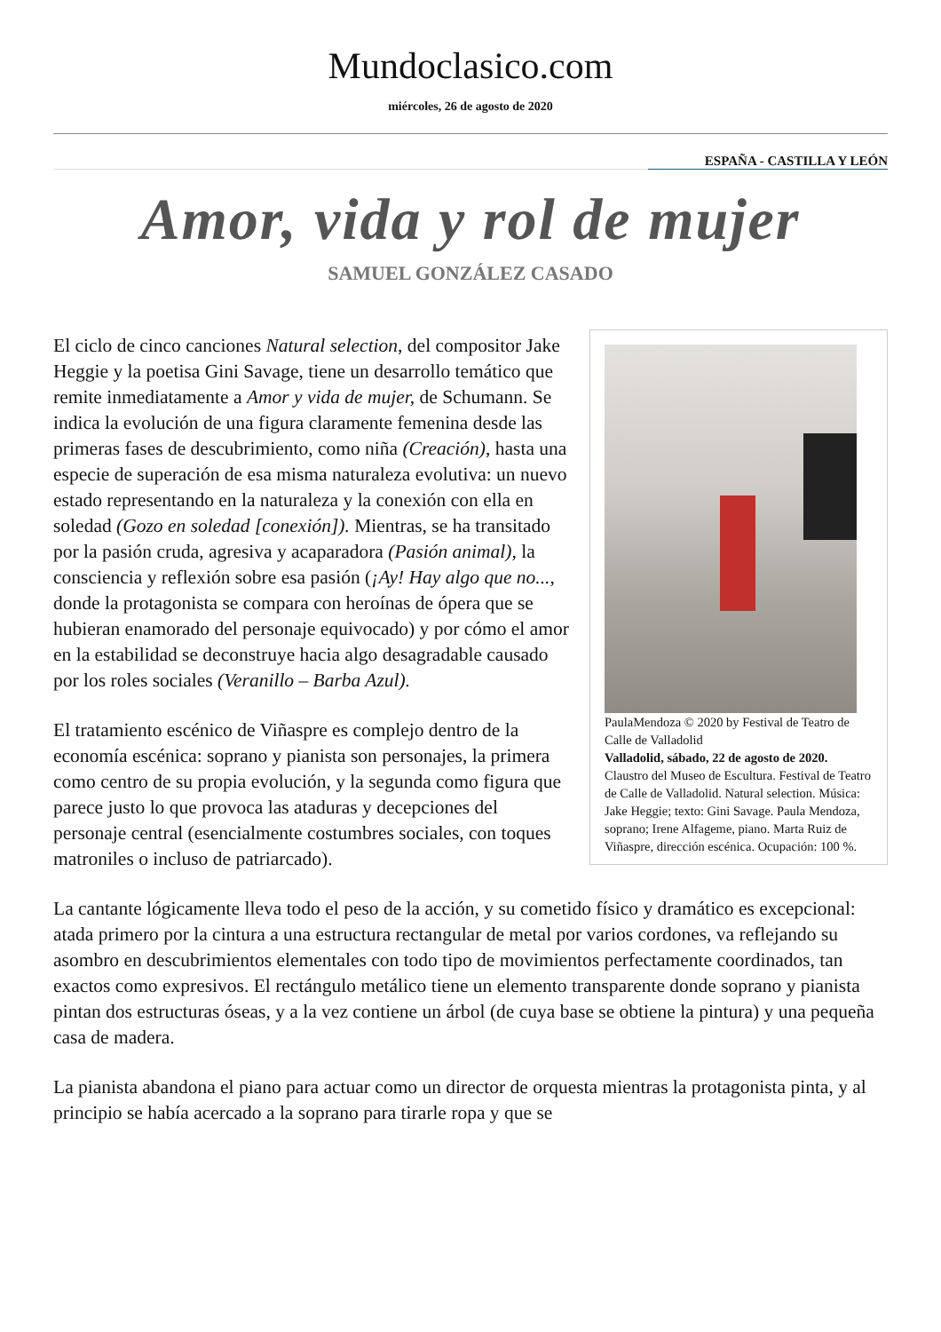Mundoclasico.com
miércoles, 26 de agosto de 2020
ESPAÑA - CASTILLA Y LEÓN
Amor, vida y rol de mujer
SAMUEL GONZÁLEZ CASADO
PaulaMendoza © 2020 by Festival de Teatro de Calle de Valladolid
Valladolid, sábado, 22 de agosto de 2020. Claustro del Museo de Escultura. Festival de Teatro de Calle de Valladolid. Natural selection. Música: Jake Heggie; texto: Gini Savage. Paula Mendoza, soprano; Irene Alfageme, piano. Marta Ruiz de Viñaspre, dirección escénica. Ocupación: 100 %.
El ciclo de cinco canciones Natural selection, del compositor Jake Heggie y la poetisa Gini Savage, tiene un desarrollo temático que remite inmediatamente a Amor y vida de mujer, de Schumann. Se indica la evolución de una figura claramente femenina desde las primeras fases de descubrimiento, como niña (Creación), hasta una especie de superación de esa misma naturaleza evolutiva: un nuevo estado representando en la naturaleza y la conexión con ella en soledad (Gozo en soledad [conexión]). Mientras, se ha transitado por la pasión cruda, agresiva y acaparadora (Pasión animal), la consciencia y reflexión sobre esa pasión (¡Ay! Hay algo que no..., donde la protagonista se compara con heroínas de ópera que se hubieran enamorado del personaje equivocado) y por cómo el amor en la estabilidad se deconstruye hacia algo desagradable causado por los roles sociales (Veranillo – Barba Azul).
El tratamiento escénico de Viñaspre es complejo dentro de la economía escénica: soprano y pianista son personajes, la primera como centro de su propia evolución, y la segunda como figura que parece justo lo que provoca las ataduras y decepciones del personaje central (esencialmente costumbres sociales, con toques matroniles o incluso de patriarcado).
La cantante lógicamente lleva todo el peso de la acción, y su cometido físico y dramático es excepcional: atada primero por la cintura a una estructura rectangular de metal por varios cordones, va reflejando su asombro en descubrimientos elementales con todo tipo de movimientos perfectamente coordinados, tan exactos como expresivos. El rectángulo metálico tiene un elemento transparente donde soprano y pianista pintan dos estructuras óseas, y a la vez contiene un árbol (de cuya base se obtiene la pintura) y una pequeña casa de madera.
La pianista abandona el piano para actuar como un director de orquesta mientras la protagonista pinta, y al principio se había acercado a la soprano para tirarle ropa y que se